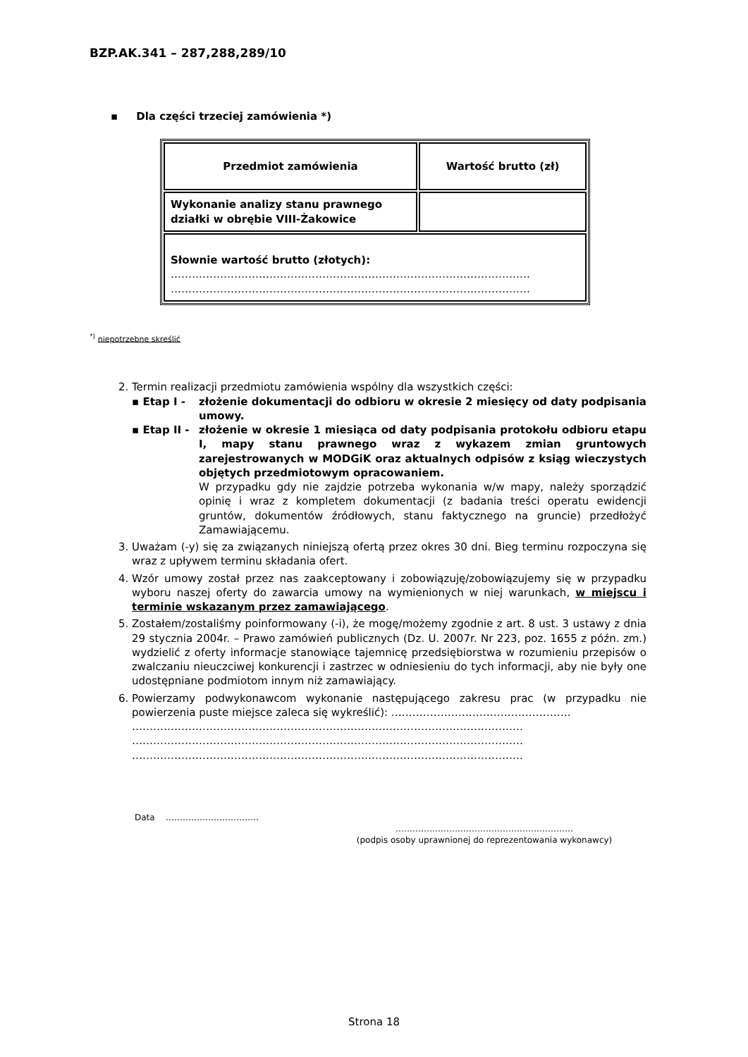BZP.AK.341 – 287,288,289/10
▪ Dla części trzeciej zamówienia *)
| Przedmiot zamówienia | Wartość brutto (zł) |
| --- | --- |
| Wykonanie analizy stanu prawnego działki w obrębie VIII-Żakowice | |
| Słownie wartość brutto (złotych): ………………………………………………………………………………………… ………………………………………………………………………………………… | |
<sup>*)</sup> niepotrzebne skreślić
2. Termin realizacji przedmiotu zamówienia wspólny dla wszystkich części:
▪ Etap I - złożenie dokumentacji do odbioru w okresie 2 miesięcy od daty podpisania umowy.
▪ Etap II - złożenie w okresie 1 miesiąca od daty podpisania protokołu odbioru etapu I, mapy stanu prawnego wraz z wykazem zmian gruntowych zarejestrowanych w MODGiK oraz aktualnych odpisów z ksiąg wieczystych objętych przedmiotowym opracowaniem.
W przypadku gdy nie zajdzie potrzeba wykonania w/w mapy, należy sporządzić opinię i wraz z kompletem dokumentacji (z badania treści operatu ewidencji gruntów, dokumentów źródłowych, stanu faktycznego na gruncie) przedłożyć Zamawiającemu.
3. Uważam (-y) się za związanych niniejszą ofertą przez okres 30 dni. Bieg terminu rozpoczyna się wraz z upływem terminu składania ofert.
4. Wzór umowy został przez nas zaakceptowany i zobowiązuję/zobowiązujemy się w przypadku wyboru naszej oferty do zawarcia umowy na wymienionych w niej warunkach, w miejscu i terminie wskazanym przez zamawiającego.
5. Zostałem/zostaliśmy poinformowany (-i), że mogę/możemy zgodnie z art. 8 ust. 3 ustawy z dnia 29 stycznia 2004r. – Prawo zamówień publicznych (Dz. U. 2007r. Nr 223, poz. 1655 z późn. zm.) wydzielić z oferty informacje stanowiące tajemnicę przedsiębiorstwa w rozumieniu przepisów o zwalczaniu nieuczciwej konkurencji i zastrzec w odniesieniu do tych informacji, aby nie były one udostępniane podmiotom innym niż zamawiający.
6. Powierzamy podwykonawcom wykonanie następującego zakresu prac (w przypadku nie powierzenia puste miejsce zaleca się wykreślić): ……………………………………………
…………………………………………………………………………………………………
…………………………………………………………………………………………………
…………………………………………………………………………………………………
Data ……………………………
………………………………………………………
(podpis osoby uprawnionej do reprezentowania wykonawcy)
Strona 18